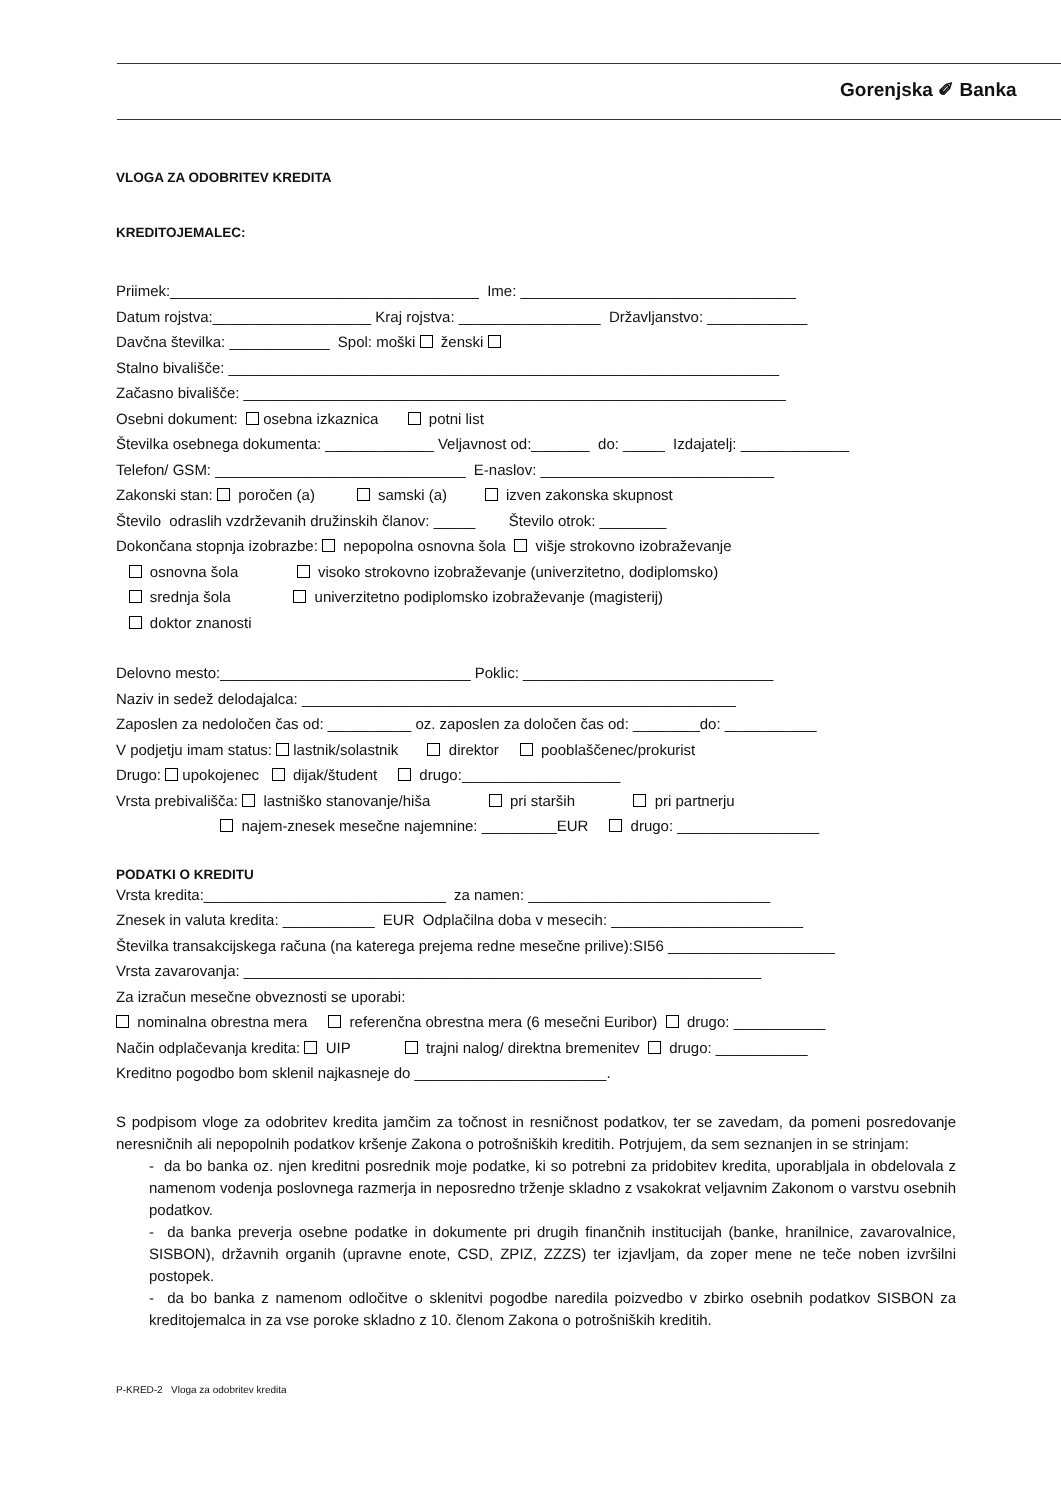Gorenjska ✐ Banka
VLOGA ZA ODOBRITEV KREDITA
KREDITOJEMALEC:
Priimek:_____________________________________ Ime: _________________________________
Datum rojstva:___________________ Kraj rojstva: _________________ Državljanstvo: ____________
Davčna številka: ____________ Spol: moški ženski
Stalno bivališče: __________________________________________________________________
Začasno bivališče: _________________________________________________________________
Osebni dokument: osebna izkaznica potni list
Številka osebnega dokumenta: _____________ Veljavnost od:_______ do: _____ Izdajatelj: _____________
Telefon/ GSM: ______________________________ E-naslov: ____________________________
Zakonski stan: poročen (a) samski (a) izven zakonska skupnost
Število odraslih vzdrževanih družinskih članov: _____ Število otrok: ________
Dokončana stopnja izobrazbe: nepopolna osnovna šola višje strokovno izobraževanje
osnovna šola visoko strokovno izobraževanje (univerzitetno, dodiplomsko)
srednja šola univerzitetno podiplomsko izobraževanje (magisterij)
doktor znanosti
Delovno mesto:______________________________ Poklic: ______________________________
Naziv in sedež delodajalca: ____________________________________________________
Zaposlen za nedoločen čas od: __________ oz. zaposlen za določen čas od: ________do: ___________
V podjetju imam status: lastnik/solastnik direktor pooblaščenec/prokurist
Drugo: upokojenec dijak/študent drugo:___________________
Vrsta prebivališča: lastniško stanovanje/hiša pri starših pri partnerju
najem-znesek mesečne najemnine: _________EUR drugo: _________________
PODATKI O KREDITU
Vrsta kredita:_____________________________ za namen: _____________________________
Znesek in valuta kredita: ___________ EUR Odplačilna doba v mesecih: _______________________
Številka transakcijskega računa (na katerega prejema redne mesečne prilive):SI56 ____________________
Vrsta zavarovanja: ______________________________________________________________
Za izračun mesečne obveznosti se uporabi:
nominalna obrestna mera referenčna obrestna mera (6 mesečni Euribor) drugo: ___________
Način odplačevanja kredita: UIP trajni nalog/ direktna bremenitev drugo: ___________
Kreditno pogodbo bom sklenil najkasneje do _______________________.
S podpisom vloge za odobritev kredita jamčim za točnost in resničnost podatkov, ter se zavedam, da pomeni posredovanje neresničnih ali nepopolnih podatkov kršenje Zakona o potrošniških kreditih. Potrjujem, da sem seznanjen in se strinjam:
- da bo banka oz. njen kreditni posrednik moje podatke, ki so potrebni za pridobitev kredita, uporabljala in obdelovala z namenom vodenja poslovnega razmerja in neposredno trženje skladno z vsakokrat veljavnim Zakonom o varstvu osebnih podatkov.
- da banka preverja osebne podatke in dokumente pri drugih finančnih institucijah (banke, hranilnice, zavarovalnice, SISBON), državnih organih (upravne enote, CSD, ZPIZ, ZZZS) ter izjavljam, da zoper mene ne teče noben izvršilni postopek.
- da bo banka z namenom odločitve o sklenitvi pogodbe naredila poizvedbo v zbirko osebnih podatkov SISBON za kreditojemalca in za vse poroke skladno z 10. členom Zakona o potrošniških kreditih.
P-KRED-2 Vloga za odobritev kredita